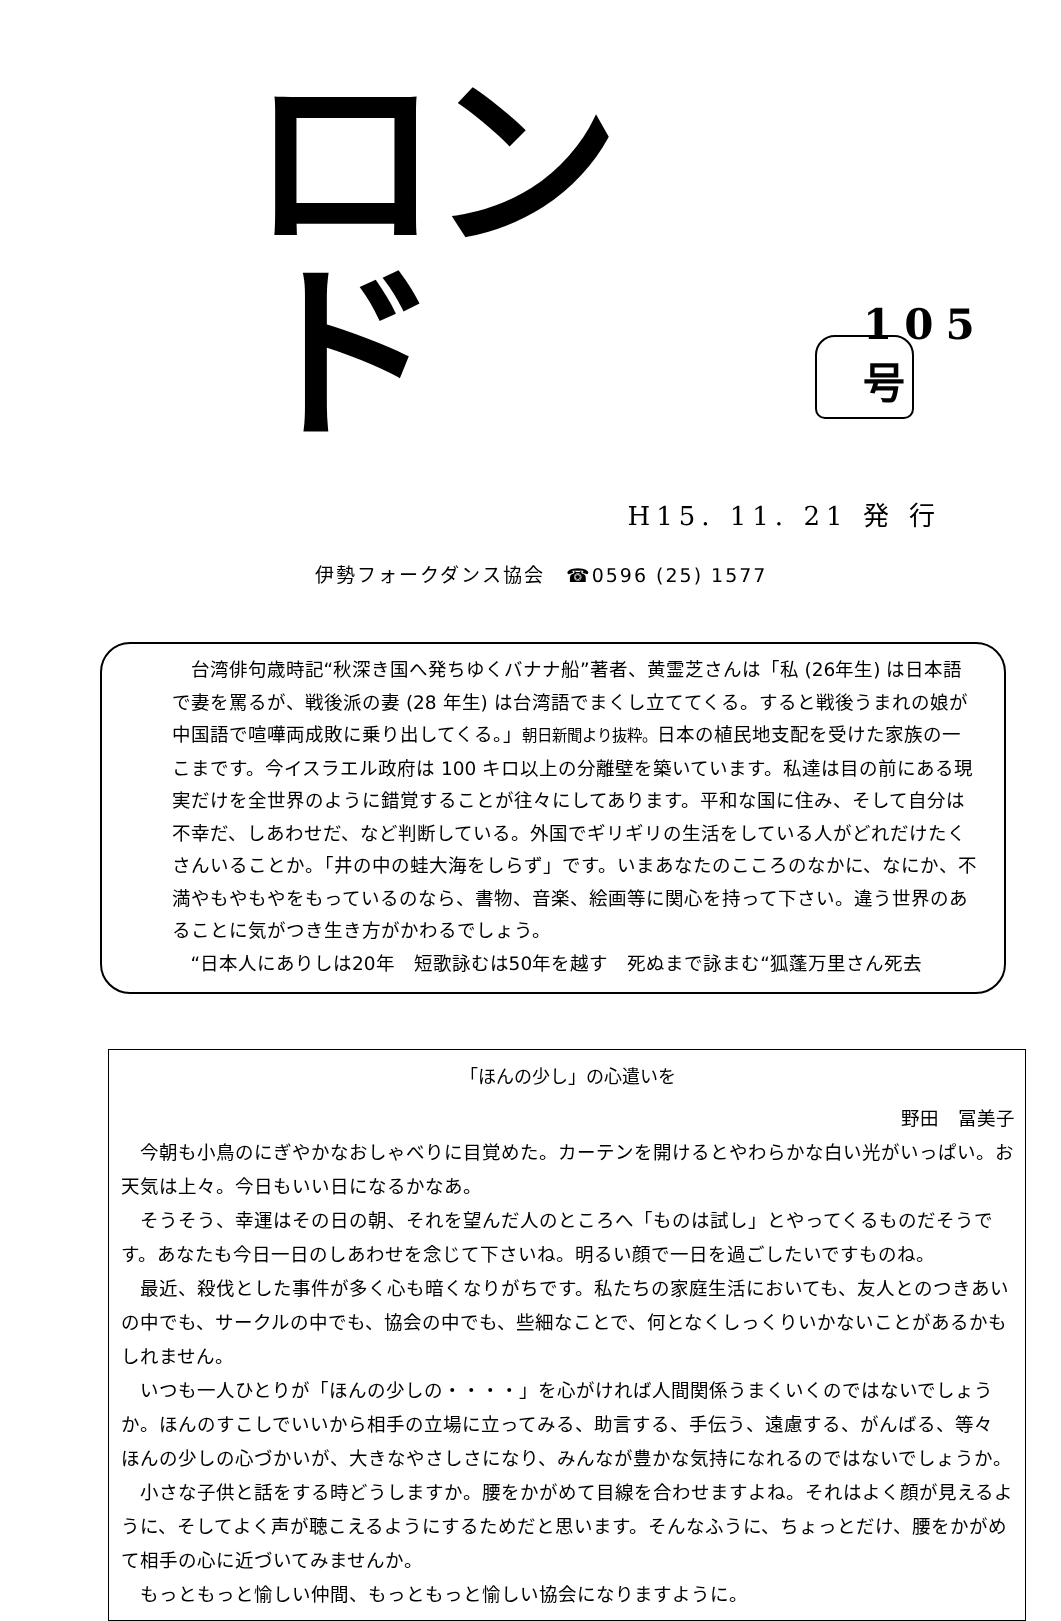ロンド
105 号
H15. 11. 21 発 行
伊勢フォークダンス協会　☎0596 (25) 1577
台湾俳句歳時記“秋深き国へ発ちゆくバナナ船”著者、黄霊芝さんは「私 (26年生) は日本語で妻を罵るが、戦後派の妻 (28 年生) は台湾語でまくし立ててくる。すると戦後うまれの娘が中国語で喧嘩両成敗に乗り出してくる。」朝日新聞より抜粋。日本の植民地支配を受けた家族の一こまです。今イスラエル政府は 100 キロ以上の分離壁を築いています。私達は目の前にある現実だけを全世界のように錯覚することが往々にしてあります。平和な国に住み、そして自分は不幸だ、しあわせだ、など判断している。外国でギリギリの生活をしている人がどれだけたくさんいることか。「井の中の蛙大海をしらず」です。いまあなたのこころのなかに、なにか、不満やもやもやをもっているのなら、書物、音楽、絵画等に関心を持って下さい。違う世界のあることに気がつき生き方がかわるでしょう。
“日本人にありしは20年　短歌詠むは50年を越す　死ぬまで詠まむ“狐蓬万里さん死去
「ほんの少し」の心遣いを
野田　冨美子
今朝も小鳥のにぎやかなおしゃべりに目覚めた。カーテンを開けるとやわらかな白い光がいっぱい。お天気は上々。今日もいい日になるかなあ。
そうそう、幸運はその日の朝、それを望んだ人のところへ「ものは試し」とやってくるものだそうです。あなたも今日一日のしあわせを念じて下さいね。明るい顔で一日を過ごしたいですものね。
最近、殺伐とした事件が多く心も暗くなりがちです。私たちの家庭生活においても、友人とのつきあいの中でも、サークルの中でも、協会の中でも、些細なことで、何となくしっくりいかないことがあるかもしれません。
いつも一人ひとりが「ほんの少しの・・・・」を心がければ人間関係うまくいくのではないでしょうか。ほんのすこしでいいから相手の立場に立ってみる、助言する、手伝う、遠慮する、がんばる、等々　ほんの少しの心づかいが、大きなやさしさになり、みんなが豊かな気持になれるのではないでしょうか。
小さな子供と話をする時どうしますか。腰をかがめて目線を合わせますよね。それはよく顔が見えるように、そしてよく声が聴こえるようにするためだと思います。そんなふうに、ちょっとだけ、腰をかがめて相手の心に近づいてみませんか。
もっともっと愉しい仲間、もっともっと愉しい協会になりますように。